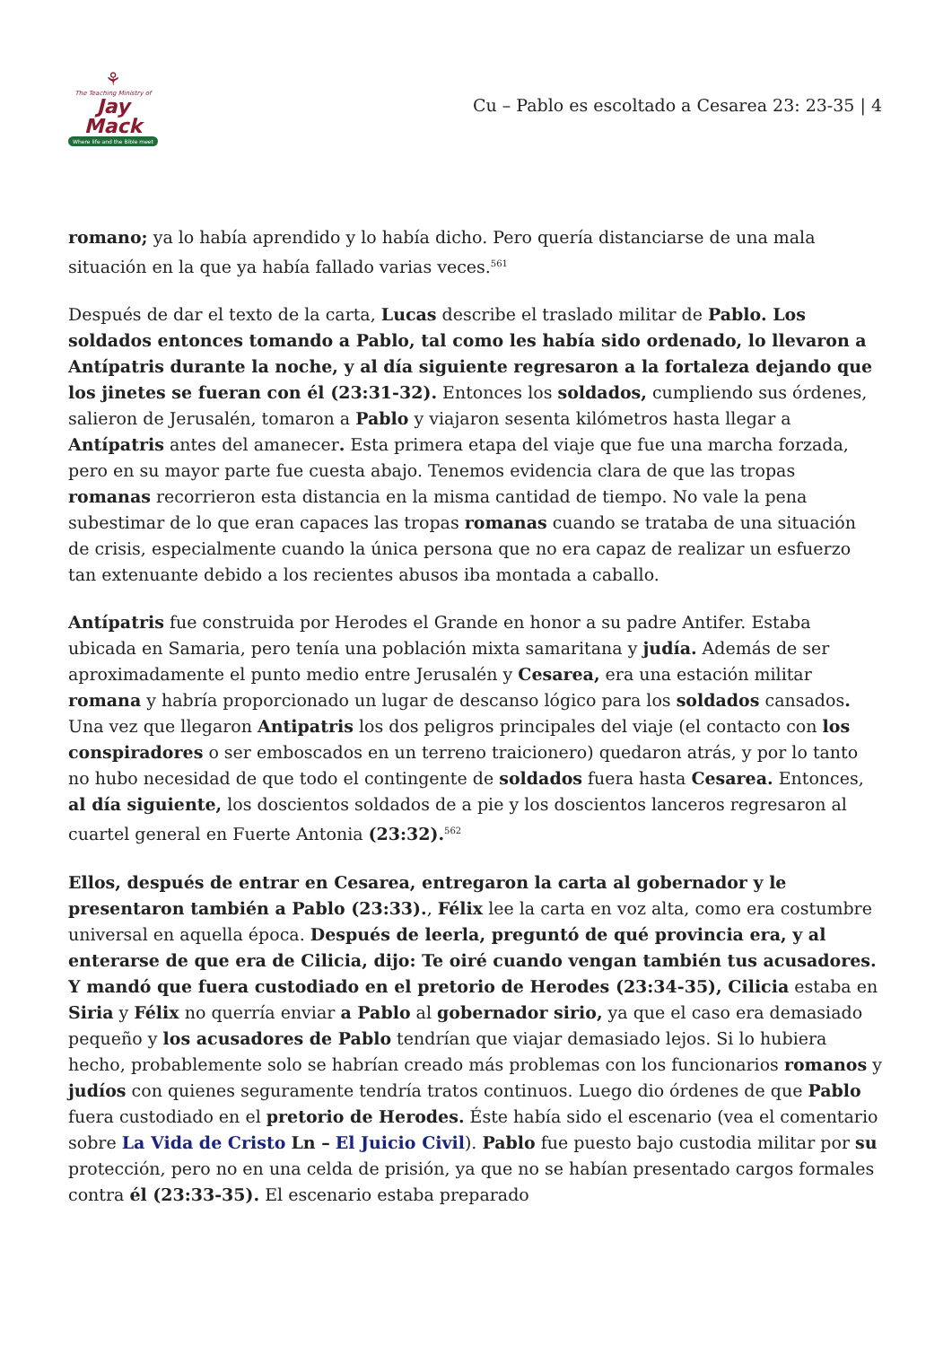⚘
The Teaching Ministry of
Jay Mack
Where life and the Bible meet
Cu – Pablo es escoltado a Cesarea 23: 23-35 | 4
romano; ya lo había aprendido y lo había dicho. Pero quería distanciarse de una mala situación en la que ya había fallado varias veces.<sup>561</sup>
Después de dar el texto de la carta, Lucas describe el traslado militar de Pablo. Los soldados entonces tomando a Pablo, tal como les había sido ordenado, lo llevaron a Antípatris durante la noche, y al día siguiente regresaron a la fortaleza dejando que los jinetes se fueran con él (23:31-32). Entonces los soldados, cumpliendo sus órdenes, salieron de Jerusalén, tomaron a Pablo y viajaron sesenta kilómetros hasta llegar a Antípatris antes del amanecer. Esta primera etapa del viaje que fue una marcha forzada, pero en su mayor parte fue cuesta abajo. Tenemos evidencia clara de que las tropas romanas recorrieron esta distancia en la misma cantidad de tiempo. No vale la pena subestimar de lo que eran capaces las tropas romanas cuando se trataba de una situación de crisis, especialmente cuando la única persona que no era capaz de realizar un esfuerzo tan extenuante debido a los recientes abusos iba montada a caballo.
Antípatris fue construida por Herodes el Grande en honor a su padre Antifer. Estaba ubicada en Samaria, pero tenía una población mixta samaritana y judía. Además de ser aproximadamente el punto medio entre Jerusalén y Cesarea, era una estación militar romana y habría proporcionado un lugar de descanso lógico para los soldados cansados. Una vez que llegaron Antipatris los dos peligros principales del viaje (el contacto con los conspiradores o ser emboscados en un terreno traicionero) quedaron atrás, y por lo tanto no hubo necesidad de que todo el contingente de soldados fuera hasta Cesarea. Entonces, al día siguiente, los doscientos soldados de a pie y los doscientos lanceros regresaron al cuartel general en Fuerte Antonia (23:32).<sup>562</sup>
Ellos, después de entrar en Cesarea, entregaron la carta al gobernador y le presentaron también a Pablo (23:33)., Félix lee la carta en voz alta, como era costumbre universal en aquella época. Después de leerla, preguntó de qué provincia era, y al enterarse de que era de Cilicia, dijo: Te oiré cuando vengan también tus acusadores. Y mandó que fuera custodiado en el pretorio de Herodes (23:34-35), Cilicia estaba en Siria y Félix no querría enviar a Pablo al gobernador sirio, ya que el caso era demasiado pequeño y los acusadores de Pablo tendrían que viajar demasiado lejos. Si lo hubiera hecho, probablemente solo se habrían creado más problemas con los funcionarios romanos y judíos con quienes seguramente tendría tratos continuos. Luego dio órdenes de que Pablo fuera custodiado en el pretorio de Herodes. Éste había sido el escenario (vea el comentario sobre La Vida de Cristo Ln – El Juicio Civil). Pablo fue puesto bajo custodia militar por su protección, pero no en una celda de prisión, ya que no se habían presentado cargos formales contra él (23:33-35). El escenario estaba preparado